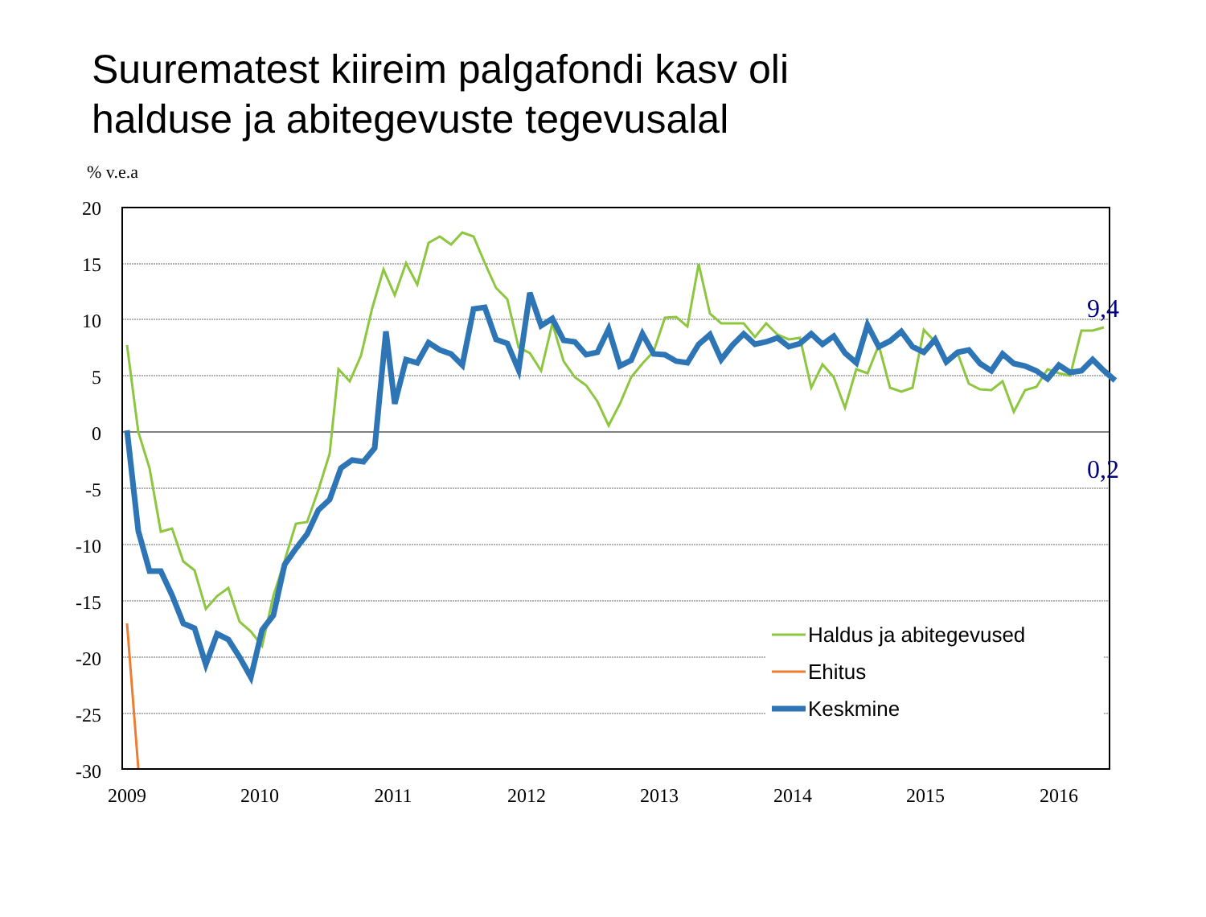Suurematest kiireim palgafondi kasv oli
halduse ja abitegevuste tegevusalal
% v.e.a
20
15
10
5
0
-5
-10
-15
-20
-25
-30
2009
2010
2011
2012
2013
2014
2015
2016
9,4
0,2
Haldus ja abitegevused
Ehitus
Keskmine